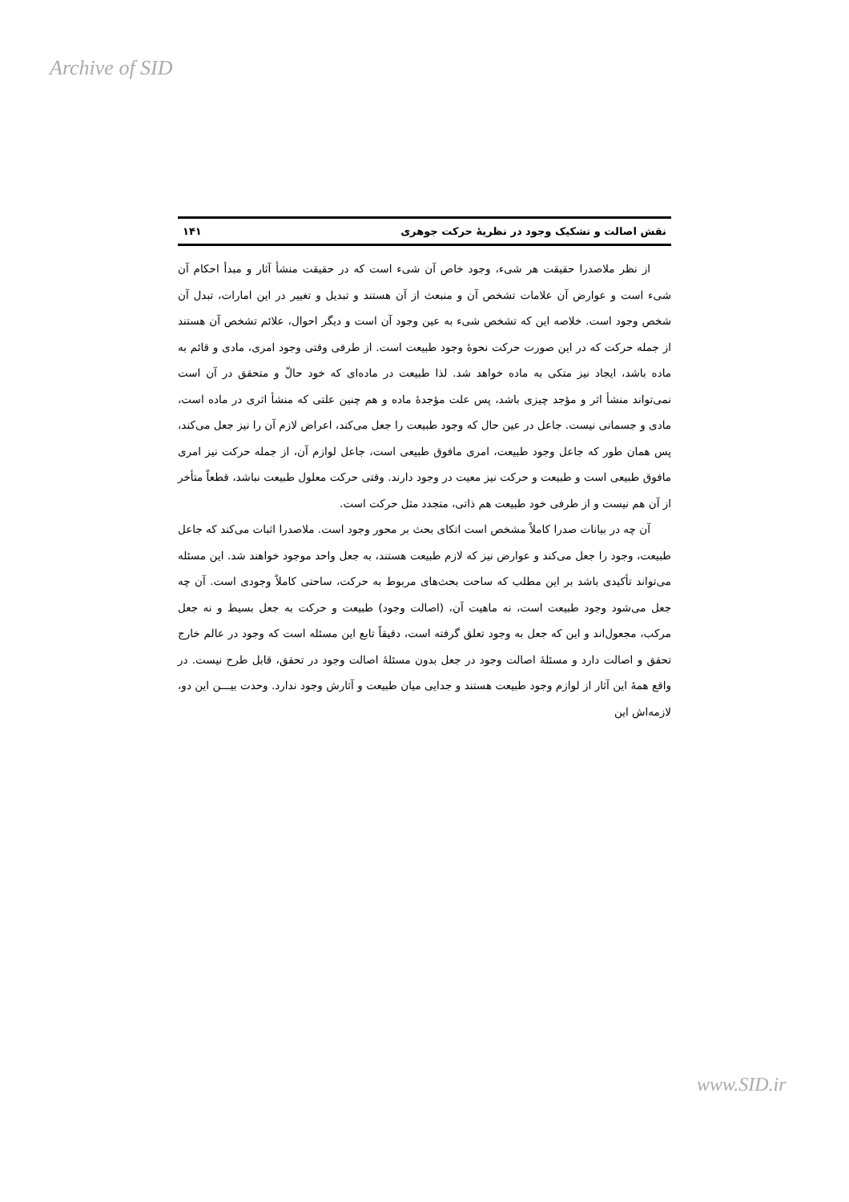Archive of SID
نقش اصالت و تشکیک وجود در نظریهٔ حرکت جوهری ۱۴۱
از نظر ملاصدرا حقیقت هر شیء، وجود خاص آن شیء است که در حقیقت منشأ آثار و مبدأ احکام آن شیء است و عوارض آن علامات تشخص آن و منبعث از آن هستند و تبدیل و تغییر در این امارات، تبدل آن شخص وجود است. خلاصه این که تشخص شیء به عین وجود آن است و دیگر احوال، علائم تشخص آن هستند از جمله حرکت که در این صورت حرکت نحوهٔ وجود طبیعت است. از طرفی وقتی وجود امری، مادی و قائم به ماده باشد، ایجاد نیز متکی به ماده خواهد شد. لذا طبیعت در ماده‌ای که خود حالّ و متحقق در آن است نمی‌تواند منشأ اثر و مؤجد چیزی باشد، پس علت مؤجدهٔ ماده و هم چنین علتی که منشأ اثری در ماده است، مادی و جسمانی نیست. جاعل در عین حال که وجود طبیعت را جعل می‌کند، اعراض لازم آن را نیز جعل می‌کند، پس همان طور که جاعل وجود طبیعت، امری مافوق طبیعی است، جاعل لوازم آن، از جمله حرکت نیز امری مافوق طبیعی است و طبیعت و حرکت نیز معیت در وجود دارند. وقتی حرکت معلول طبیعت نباشد، قطعاً متأخر از آن هم نیست و از طرفی خود طبیعت هم ذاتی، متجدد مثل حرکت است.
آن چه در بیانات صدرا کاملاً مشخص است اتکای بحث بر محور وجود است. ملاصدرا اثبات می‌کند که جاعل طبیعت، وجود را جعل می‌کند و عوارض نیز که لازم طبیعت هستند، به جعل واحد موجود خواهند شد. این مسئله می‌تواند تأکیدی باشد بر این مطلب که ساحت بحث‌های مربوط به حرکت، ساحتی کاملاً وجودی است. آن چه جعل می‌شود وجود طبیعت است، نه ماهیت آن، (اصالت وجود) طبیعت و حرکت به جعل بسیط و نه جعل مرکب، مجعول‌اند و این که جعل به وجود تعلق گرفته است، دقیقاً تابع این مسئله است که وجود در عالم خارج تحقق و اصالت دارد و مسئلهٔ اصالت وجود در جعل بدون مسئلهٔ اصالت وجود در تحقق، قابل طرح نیست. در واقع همهٔ این آثار از لوازم وجود طبیعت هستند و جدایی میان طبیعت و آثارش وجود ندارد. وحدت بیـــن این دو، لازمه‌اش این
www.SID.ir